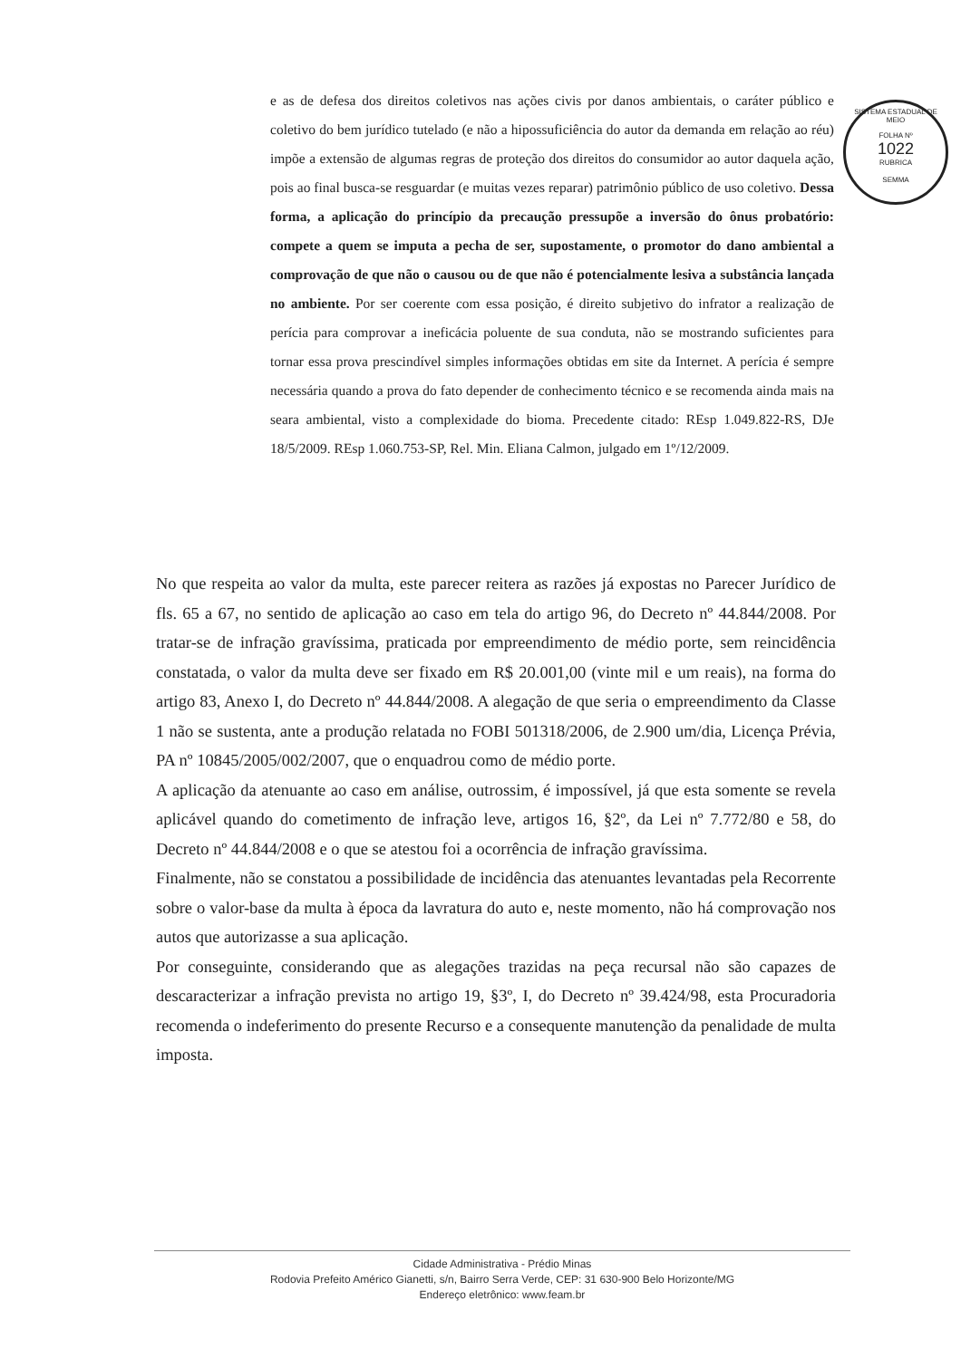SISTEMA ESTADUAL DE MEIO
FOLHA Nº
1022
RUBRICA
SEMMA
e as de defesa dos direitos coletivos nas ações civis por danos ambientais, o caráter público e coletivo do bem jurídico tutelado (e não a hipossuficiência do autor da demanda em relação ao réu) impõe a extensão de algumas regras de proteção dos direitos do consumidor ao autor daquela ação, pois ao final busca-se resguardar (e muitas vezes reparar) patrimônio público de uso coletivo. Dessa forma, a aplicação do princípio da precaução pressupõe a inversão do ônus probatório: compete a quem se imputa a pecha de ser, supostamente, o promotor do dano ambiental a comprovação de que não o causou ou de que não é potencialmente lesiva a substância lançada no ambiente. Por ser coerente com essa posição, é direito subjetivo do infrator a realização de perícia para comprovar a ineficácia poluente de sua conduta, não se mostrando suficientes para tornar essa prova prescindível simples informações obtidas em site da Internet. A perícia é sempre necessária quando a prova do fato depender de conhecimento técnico e se recomenda ainda mais na seara ambiental, visto a complexidade do bioma. Precedente citado: REsp 1.049.822-RS, DJe 18/5/2009. REsp 1.060.753-SP, Rel. Min. Eliana Calmon, julgado em 1º/12/2009.
No que respeita ao valor da multa, este parecer reitera as razões já expostas no Parecer Jurídico de fls. 65 a 67, no sentido de aplicação ao caso em tela do artigo 96, do Decreto nº 44.844/2008. Por tratar-se de infração gravíssima, praticada por empreendimento de médio porte, sem reincidência constatada, o valor da multa deve ser fixado em R$ 20.001,00 (vinte mil e um reais), na forma do artigo 83, Anexo I, do Decreto nº 44.844/2008. A alegação de que seria o empreendimento da Classe 1 não se sustenta, ante a produção relatada no FOBI 501318/2006, de 2.900 um/dia, Licença Prévia, PA nº 10845/2005/002/2007, que o enquadrou como de médio porte.
A aplicação da atenuante ao caso em análise, outrossim, é impossível, já que esta somente se revela aplicável quando do cometimento de infração leve, artigos 16, §2º, da Lei nº 7.772/80 e 58, do Decreto nº 44.844/2008 e o que se atestou foi a ocorrência de infração gravíssima.
Finalmente, não se constatou a possibilidade de incidência das atenuantes levantadas pela Recorrente sobre o valor-base da multa à época da lavratura do auto e, neste momento, não há comprovação nos autos que autorizasse a sua aplicação.
Por conseguinte, considerando que as alegações trazidas na peça recursal não são capazes de descaracterizar a infração prevista no artigo 19, §3º, I, do Decreto nº 39.424/98, esta Procuradoria recomenda o indeferimento do presente Recurso e a consequente manutenção da penalidade de multa imposta.
Cidade Administrativa - Prédio Minas
Rodovia Prefeito Américo Gianetti, s/n, Bairro Serra Verde, CEP: 31 630-900 Belo Horizonte/MG
Endereço eletrônico: www.feam.br